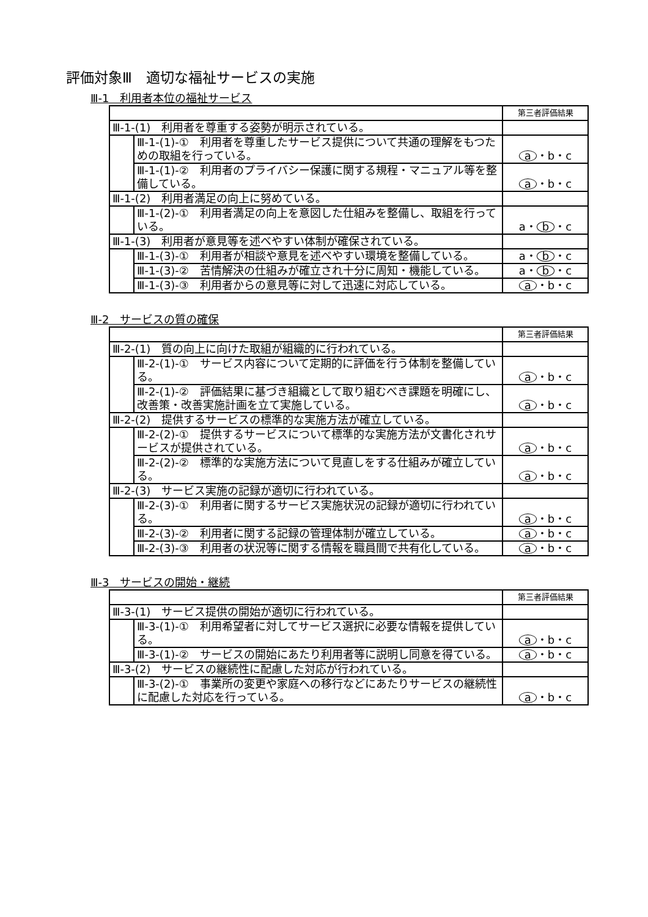評価対象Ⅲ　適切な福祉サービスの実施
Ⅲ-1　利用者本位の福祉サービス
| | | 第三者評価結果 |
| Ⅲ-1-(1) 利用者を尊重する姿勢が明示されている。 | | |
| | Ⅲ-1-(1)-① 利用者を尊重したサービス提供について共通の理解をもつための取組を行っている。 | a ・b・c |
| | Ⅲ-1-(1)-② 利用者のプライバシー保護に関する規程・マニュアル等を整備している。 | a ・b・c |
| Ⅲ-1-(2) 利用者満足の向上に努めている。 | | |
| | Ⅲ-1-(2)-① 利用者満足の向上を意図した仕組みを整備し、取組を行っている。 | a・ b ・c |
| Ⅲ-1-(3) 利用者が意見等を述べやすい体制が確保されている。 | | |
| | Ⅲ-1-(3)-① 利用者が相談や意見を述べやすい環境を整備している。 | a・ b ・c |
| | Ⅲ-1-(3)-② 苦情解決の仕組みが確立され十分に周知・機能している。 | a・ b ・c |
| | Ⅲ-1-(3)-③ 利用者からの意見等に対して迅速に対応している。 | a ・b・c |
Ⅲ-2　サービスの質の確保
| | | 第三者評価結果 |
| Ⅲ-2-(1) 質の向上に向けた取組が組織的に行われている。 | | |
| | Ⅲ-2-(1)-① サービス内容について定期的に評価を行う体制を整備している。 | a ・b・c |
| | Ⅲ-2-(1)-② 評価結果に基づき組織として取り組むべき課題を明確にし、改善策・改善実施計画を立て実施している。 | a ・b・c |
| Ⅲ-2-(2) 提供するサービスの標準的な実施方法が確立している。 | | |
| | Ⅲ-2-(2)-① 提供するサービスについて標準的な実施方法が文書化されサービスが提供されている。 | a ・b・c |
| | Ⅲ-2-(2)-② 標準的な実施方法について見直しをする仕組みが確立している。 | a ・b・c |
| Ⅲ-2-(3) サービス実施の記録が適切に行われている。 | | |
| | Ⅲ-2-(3)-① 利用者に関するサービス実施状況の記録が適切に行われている。 | a ・b・c |
| | Ⅲ-2-(3)-② 利用者に関する記録の管理体制が確立している。 | a ・b・c |
| | Ⅲ-2-(3)-③ 利用者の状況等に関する情報を職員間で共有化している。 | a ・b・c |
Ⅲ-3　サービスの開始・継続
| | | 第三者評価結果 |
| Ⅲ-3-(1) サービス提供の開始が適切に行われている。 | | |
| | Ⅲ-3-(1)-① 利用希望者に対してサービス選択に必要な情報を提供している。 | a ・b・c |
| | Ⅲ-3-(1)-② サービスの開始にあたり利用者等に説明し同意を得ている。 | a ・b・c |
| Ⅲ-3-(2) サービスの継続性に配慮した対応が行われている。 | | |
| | Ⅲ-3-(2)-① 事業所の変更や家庭への移行などにあたりサービスの継続性に配慮した対応を行っている。 | a ・b・c |